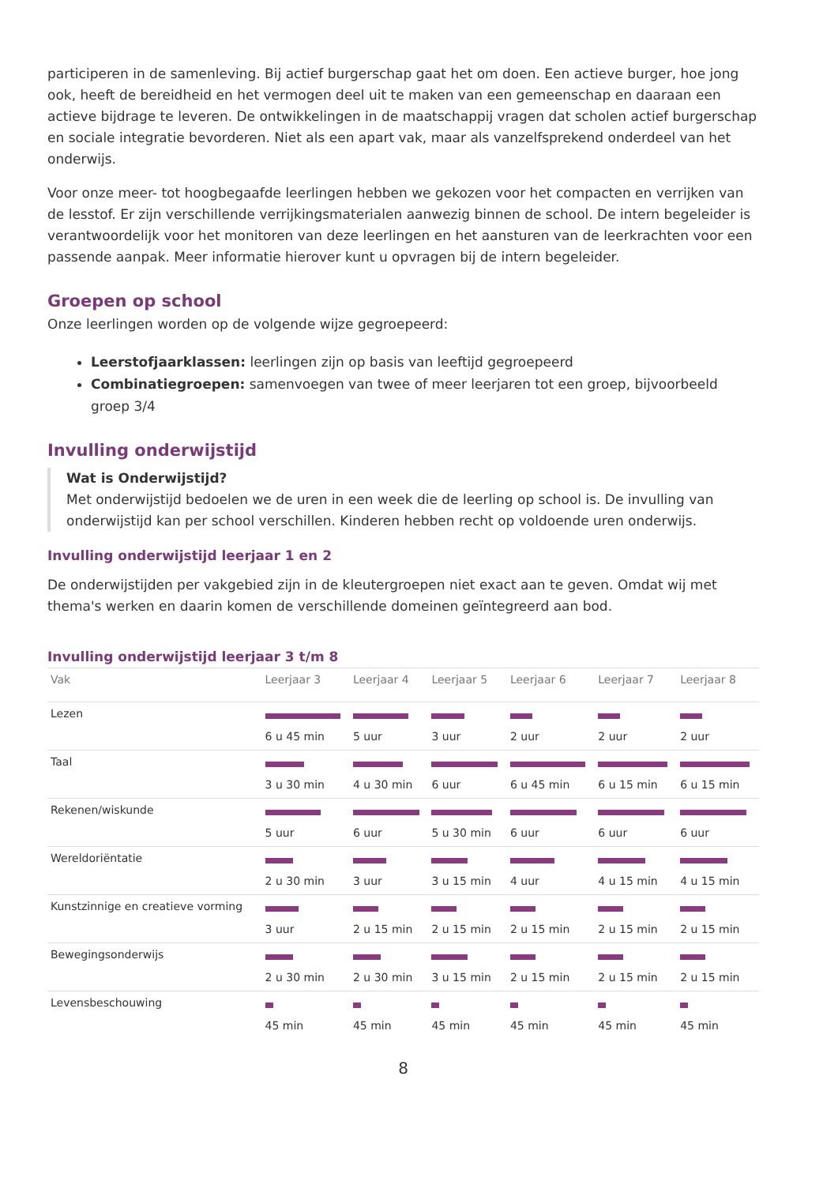participeren in de samenleving. Bij actief burgerschap gaat het om doen. Een actieve burger, hoe jong ook, heeft de bereidheid en het vermogen deel uit te maken van een gemeenschap en daaraan een actieve bijdrage te leveren. De ontwikkelingen in de maatschappij vragen dat scholen actief burgerschap en sociale integratie bevorderen. Niet als een apart vak, maar als vanzelfsprekend onderdeel van het onderwijs.
Voor onze meer- tot hoogbegaafde leerlingen hebben we gekozen voor het compacten en verrijken van de lesstof. Er zijn verschillende verrijkingsmaterialen aanwezig binnen de school. De intern begeleider is verantwoordelijk voor het monitoren van deze leerlingen en het aansturen van de leerkrachten voor een passende aanpak. Meer informatie hierover kunt u opvragen bij de intern begeleider.
Groepen op school
Onze leerlingen worden op de volgende wijze gegroepeerd:
Leerstofjaarklassen: leerlingen zijn op basis van leeftijd gegroepeerd
Combinatiegroepen: samenvoegen van twee of meer leerjaren tot een groep, bijvoorbeeld groep 3/4
Invulling onderwijstijd
Wat is Onderwijstijd?
Met onderwijstijd bedoelen we de uren in een week die de leerling op school is. De invulling van onderwijstijd kan per school verschillen. Kinderen hebben recht op voldoende uren onderwijs.
Invulling onderwijstijd leerjaar 1 en 2
De onderwijstijden per vakgebied zijn in de kleutergroepen niet exact aan te geven. Omdat wij met thema's werken en daarin komen de verschillende domeinen geïntegreerd aan bod.
Invulling onderwijstijd leerjaar 3 t/m 8
| Vak | Leerjaar 3 | Leerjaar 4 | Leerjaar 5 | Leerjaar 6 | Leerjaar 7 | Leerjaar 8 |
| --- | --- | --- | --- | --- | --- | --- |
| Lezen | 6 u 45 min | 5 uur | 3 uur | 2 uur | 2 uur | 2 uur |
| Taal | 3 u 30 min | 4 u 30 min | 6 uur | 6 u 45 min | 6 u 15 min | 6 u 15 min |
| Rekenen/wiskunde | 5 uur | 6 uur | 5 u 30 min | 6 uur | 6 uur | 6 uur |
| Wereldoriëntatie | 2 u 30 min | 3 uur | 3 u 15 min | 4 uur | 4 u 15 min | 4 u 15 min |
| Kunstzinnige en creatieve vorming | 3 uur | 2 u 15 min | 2 u 15 min | 2 u 15 min | 2 u 15 min | 2 u 15 min |
| Bewegingsonderwijs | 2 u 30 min | 2 u 30 min | 3 u 15 min | 2 u 15 min | 2 u 15 min | 2 u 15 min |
| Levensbeschouwing | 45 min | 45 min | 45 min | 45 min | 45 min | 45 min |
8